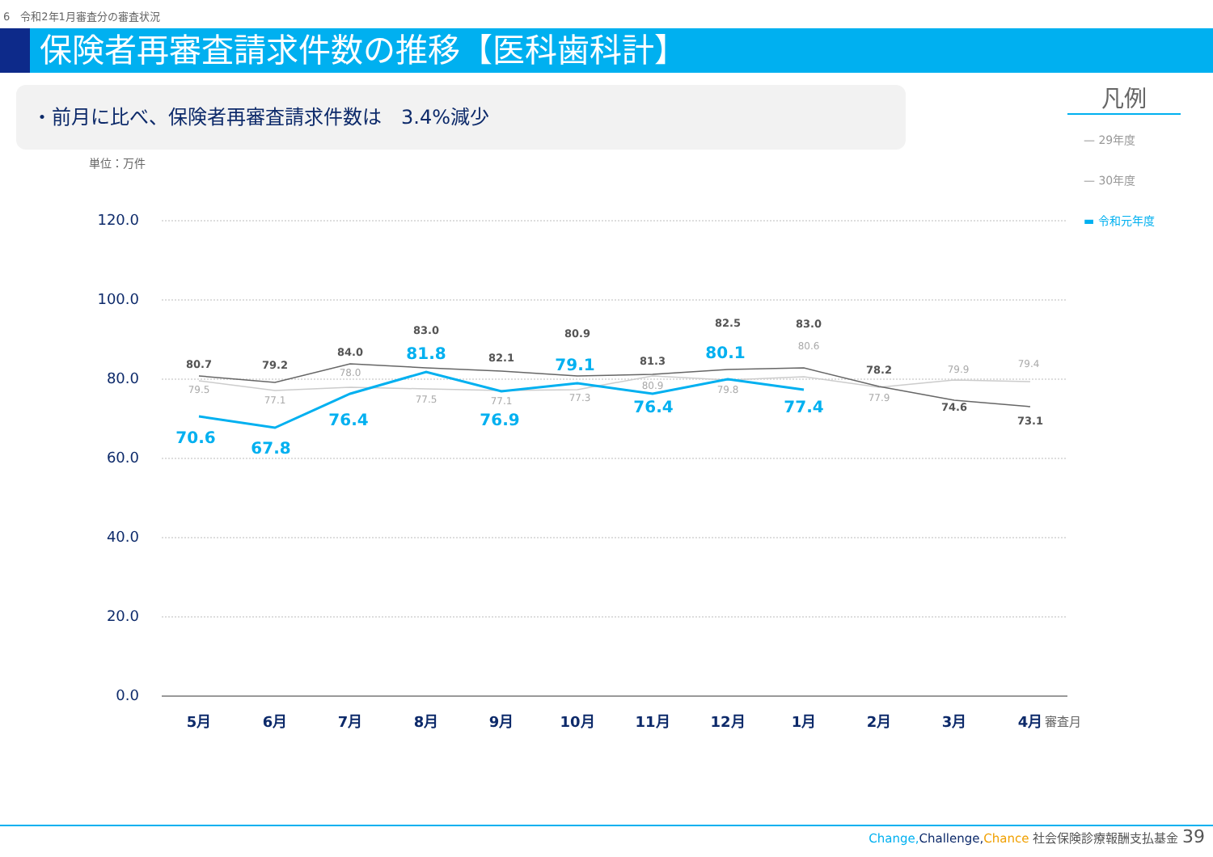6　令和2年1月審査分の審査状況
保険者再審査請求件数の推移【医科歯科計】
・前月に比べ、保険者再審査請求件数は　3.4%減少
単位：万件
凡例
— 29年度
— 30年度
▬ 令和元年度
120.0
100.0
80.0
60.0
40.0
20.0
0.0
80.7
79.2
84.0
83.0
82.1
80.9
81.3
82.5
83.0
78.2
74.6
73.1
79.5
77.1
78.0
77.5
77.1
77.3
80.9
79.8
80.6
77.9
79.9
79.4
70.6
67.8
76.4
81.8
76.9
79.1
76.4
80.1
77.4
5月
6月
7月
8月
9月
10月
11月
12月
1月
2月
3月
4月
審査月
Change, Challenge, Chance 社会保険診療報酬支払基金 39